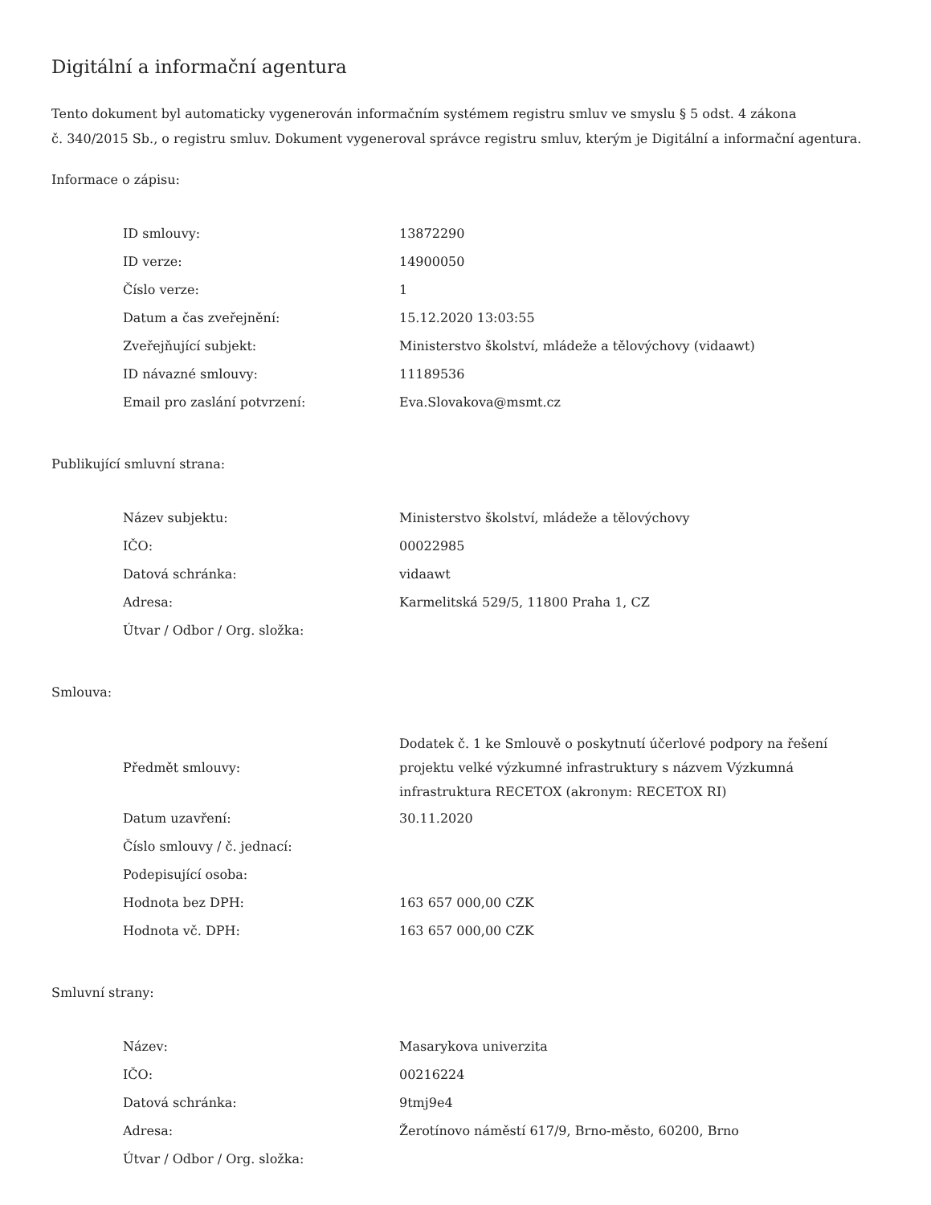Digitální a informační agentura
Tento dokument byl automaticky vygenerován informačním systémem registru smluv ve smyslu § 5 odst. 4 zákona
č. 340/2015 Sb., o registru smluv. Dokument vygeneroval správce registru smluv, kterým je Digitální a informační agentura.
Informace o zápisu:
| ID smlouvy: | 13872290 |
| ID verze: | 14900050 |
| Číslo verze: | 1 |
| Datum a čas zveřejnění: | 15.12.2020 13:03:55 |
| Zveřejňující subjekt: | Ministerstvo školství, mládeže a tělovýchovy (vidaawt) |
| ID návazné smlouvy: | 11189536 |
| Email pro zaslání potvrzení: | Eva.Slovakova@msmt.cz |
Publikující smluvní strana:
| Název subjektu: | Ministerstvo školství, mládeže a tělovýchovy |
| IČO: | 00022985 |
| Datová schránka: | vidaawt |
| Adresa: | Karmelitská 529/5, 11800 Praha 1, CZ |
| Útvar / Odbor / Org. složka: | |
Smlouva:
| Předmět smlouvy: | Dodatek č. 1 ke Smlouvě o poskytnutí účerlové podpory na řešení projektu velké výzkumné infrastruktury s názvem Výzkumná infrastruktura RECETOX (akronym: RECETOX RI) |
| Datum uzavření: | 30.11.2020 |
| Číslo smlouvy / č. jednací: | |
| Podepisující osoba: | |
| Hodnota bez DPH: | 163 657 000,00 CZK |
| Hodnota vč. DPH: | 163 657 000,00 CZK |
Smluvní strany:
| Název: | Masarykova univerzita |
| IČO: | 00216224 |
| Datová schránka: | 9tmj9e4 |
| Adresa: | Žerotínovo náměstí 617/9, Brno-město, 60200, Brno |
| Útvar / Odbor / Org. složka: | |